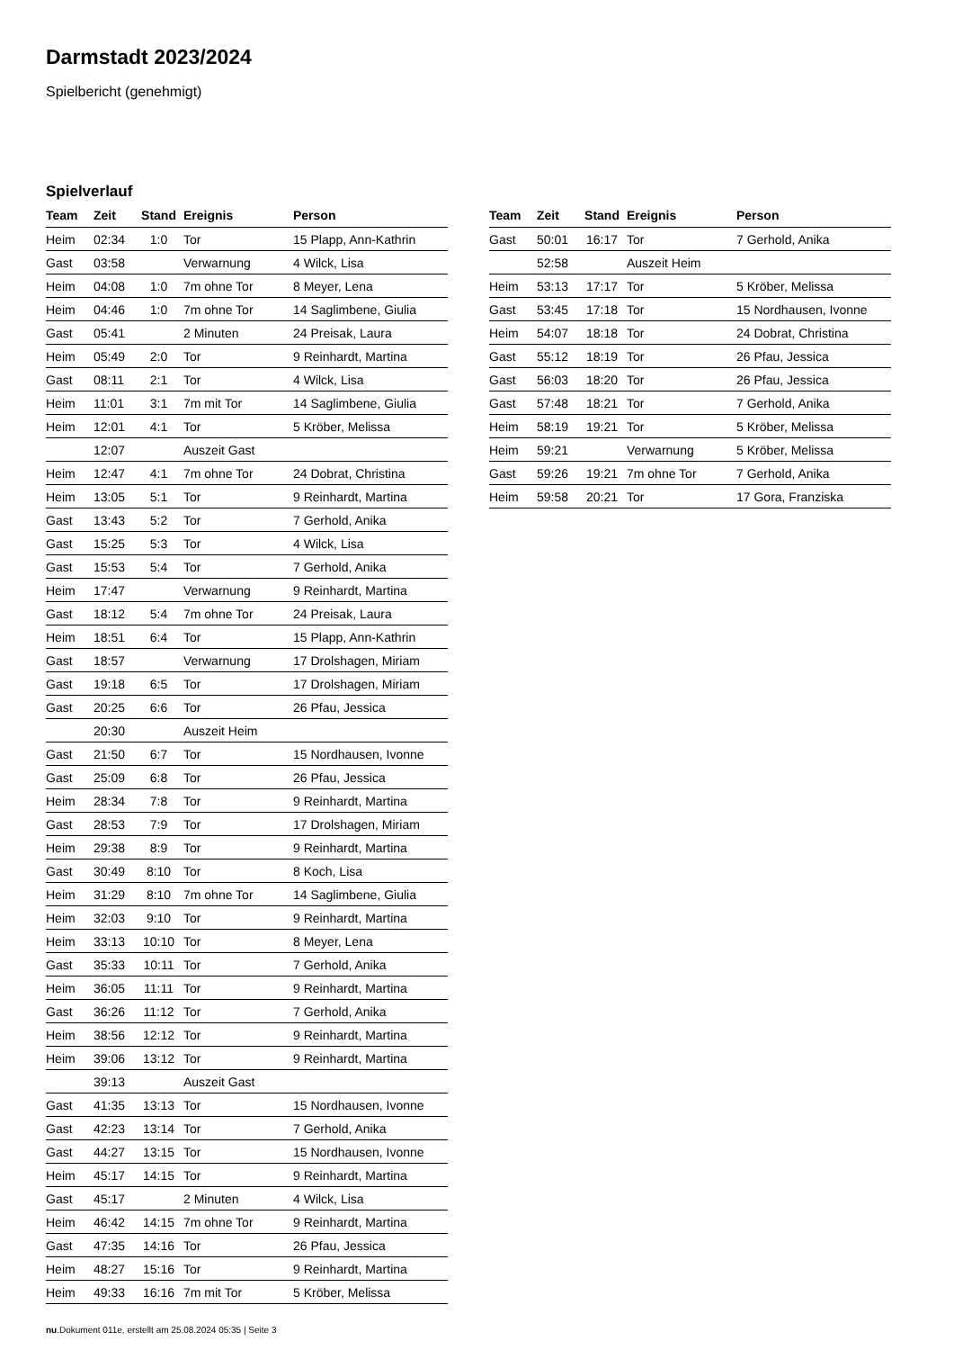Darmstadt 2023/2024
Spielbericht (genehmigt)
Spielverlauf
| Team | Zeit | Stand | Ereignis | Person |
| --- | --- | --- | --- | --- |
| Heim | 02:34 | 1:0 | Tor | 15 Plapp, Ann-Kathrin |
| Gast | 03:58 | | Verwarnung | 4 Wilck, Lisa |
| Heim | 04:08 | 1:0 | 7m ohne Tor | 8 Meyer, Lena |
| Heim | 04:46 | 1:0 | 7m ohne Tor | 14 Saglimbene, Giulia |
| Gast | 05:41 | | 2 Minuten | 24 Preisak, Laura |
| Heim | 05:49 | 2:0 | Tor | 9 Reinhardt, Martina |
| Gast | 08:11 | 2:1 | Tor | 4 Wilck, Lisa |
| Heim | 11:01 | 3:1 | 7m mit Tor | 14 Saglimbene, Giulia |
| Heim | 12:01 | 4:1 | Tor | 5 Kröber, Melissa |
| | 12:07 | | Auszeit Gast | |
| Heim | 12:47 | 4:1 | 7m ohne Tor | 24 Dobrat, Christina |
| Heim | 13:05 | 5:1 | Tor | 9 Reinhardt, Martina |
| Gast | 13:43 | 5:2 | Tor | 7 Gerhold, Anika |
| Gast | 15:25 | 5:3 | Tor | 4 Wilck, Lisa |
| Gast | 15:53 | 5:4 | Tor | 7 Gerhold, Anika |
| Heim | 17:47 | | Verwarnung | 9 Reinhardt, Martina |
| Gast | 18:12 | 5:4 | 7m ohne Tor | 24 Preisak, Laura |
| Heim | 18:51 | 6:4 | Tor | 15 Plapp, Ann-Kathrin |
| Gast | 18:57 | | Verwarnung | 17 Drolshagen, Miriam |
| Gast | 19:18 | 6:5 | Tor | 17 Drolshagen, Miriam |
| Gast | 20:25 | 6:6 | Tor | 26 Pfau, Jessica |
| | 20:30 | | Auszeit Heim | |
| Gast | 21:50 | 6:7 | Tor | 15 Nordhausen, Ivonne |
| Gast | 25:09 | 6:8 | Tor | 26 Pfau, Jessica |
| Heim | 28:34 | 7:8 | Tor | 9 Reinhardt, Martina |
| Gast | 28:53 | 7:9 | Tor | 17 Drolshagen, Miriam |
| Heim | 29:38 | 8:9 | Tor | 9 Reinhardt, Martina |
| Gast | 30:49 | 8:10 | Tor | 8 Koch, Lisa |
| Heim | 31:29 | 8:10 | 7m ohne Tor | 14 Saglimbene, Giulia |
| Heim | 32:03 | 9:10 | Tor | 9 Reinhardt, Martina |
| Heim | 33:13 | 10:10 | Tor | 8 Meyer, Lena |
| Gast | 35:33 | 10:11 | Tor | 7 Gerhold, Anika |
| Heim | 36:05 | 11:11 | Tor | 9 Reinhardt, Martina |
| Gast | 36:26 | 11:12 | Tor | 7 Gerhold, Anika |
| Heim | 38:56 | 12:12 | Tor | 9 Reinhardt, Martina |
| Heim | 39:06 | 13:12 | Tor | 9 Reinhardt, Martina |
| | 39:13 | | Auszeit Gast | |
| Gast | 41:35 | 13:13 | Tor | 15 Nordhausen, Ivonne |
| Gast | 42:23 | 13:14 | Tor | 7 Gerhold, Anika |
| Gast | 44:27 | 13:15 | Tor | 15 Nordhausen, Ivonne |
| Heim | 45:17 | 14:15 | Tor | 9 Reinhardt, Martina |
| Gast | 45:17 | | 2 Minuten | 4 Wilck, Lisa |
| Heim | 46:42 | 14:15 | 7m ohne Tor | 9 Reinhardt, Martina |
| Gast | 47:35 | 14:16 | Tor | 26 Pfau, Jessica |
| Heim | 48:27 | 15:16 | Tor | 9 Reinhardt, Martina |
| Heim | 49:33 | 16:16 | 7m mit Tor | 5 Kröber, Melissa |
| Team | Zeit | Stand | Ereignis | Person |
| --- | --- | --- | --- | --- |
| Gast | 50:01 | 16:17 | Tor | 7 Gerhold, Anika |
| | 52:58 | | Auszeit Heim | |
| Heim | 53:13 | 17:17 | Tor | 5 Kröber, Melissa |
| Gast | 53:45 | 17:18 | Tor | 15 Nordhausen, Ivonne |
| Heim | 54:07 | 18:18 | Tor | 24 Dobrat, Christina |
| Gast | 55:12 | 18:19 | Tor | 26 Pfau, Jessica |
| Gast | 56:03 | 18:20 | Tor | 26 Pfau, Jessica |
| Gast | 57:48 | 18:21 | Tor | 7 Gerhold, Anika |
| Heim | 58:19 | 19:21 | Tor | 5 Kröber, Melissa |
| Heim | 59:21 | | Verwarnung | 5 Kröber, Melissa |
| Gast | 59:26 | 19:21 | 7m ohne Tor | 7 Gerhold, Anika |
| Heim | 59:58 | 20:21 | Tor | 17 Gora, Franziska |
nu.Dokument 011e, erstellt am 25.08.2024 05:35 | Seite 3